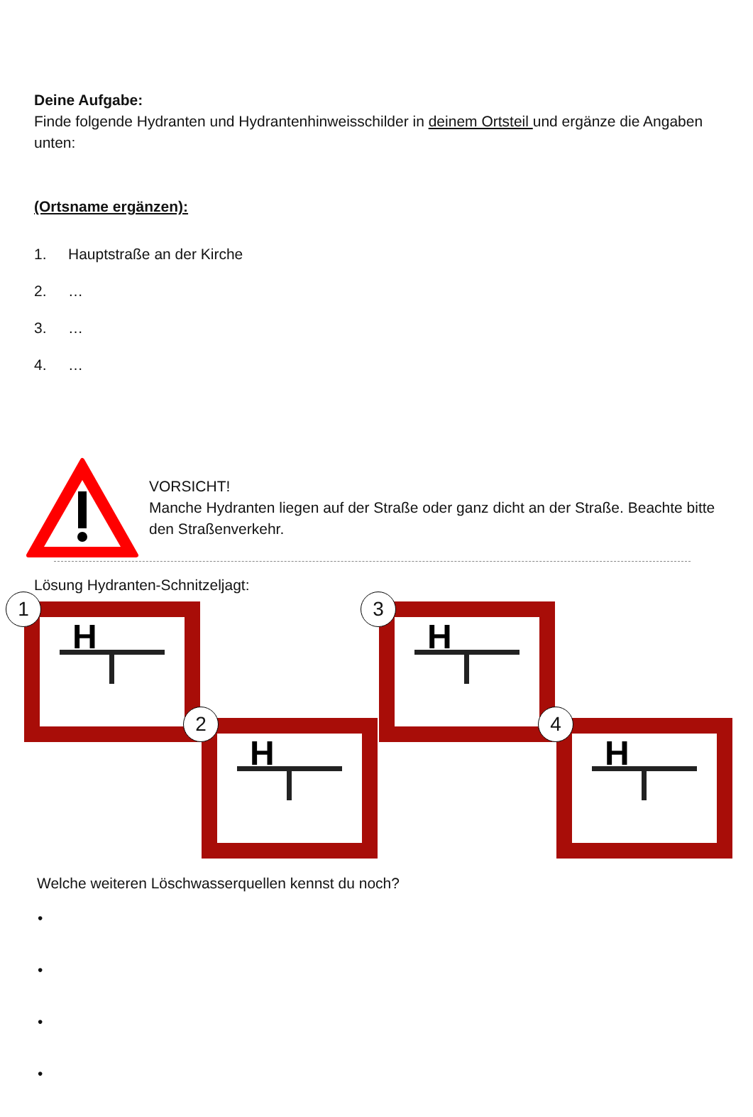Deine Aufgabe:
Finde folgende Hydranten und Hydrantenhinweisschilder in deinem Ortsteil und ergänze die Angaben unten:
(Ortsname ergänzen):
1. Hauptstraße an der Kirche
2. …
3. …
4. …
VORSICHT!
Manche Hydranten liegen auf der Straße oder ganz dicht an der Straße. Beachte bitte den Straßenverkehr.
Lösung Hydranten-Schnitzeljagt:
H
H
H
H
1
2
3
4
Welche weiteren Löschwasserquellen kennst du noch?
•
•
•
•